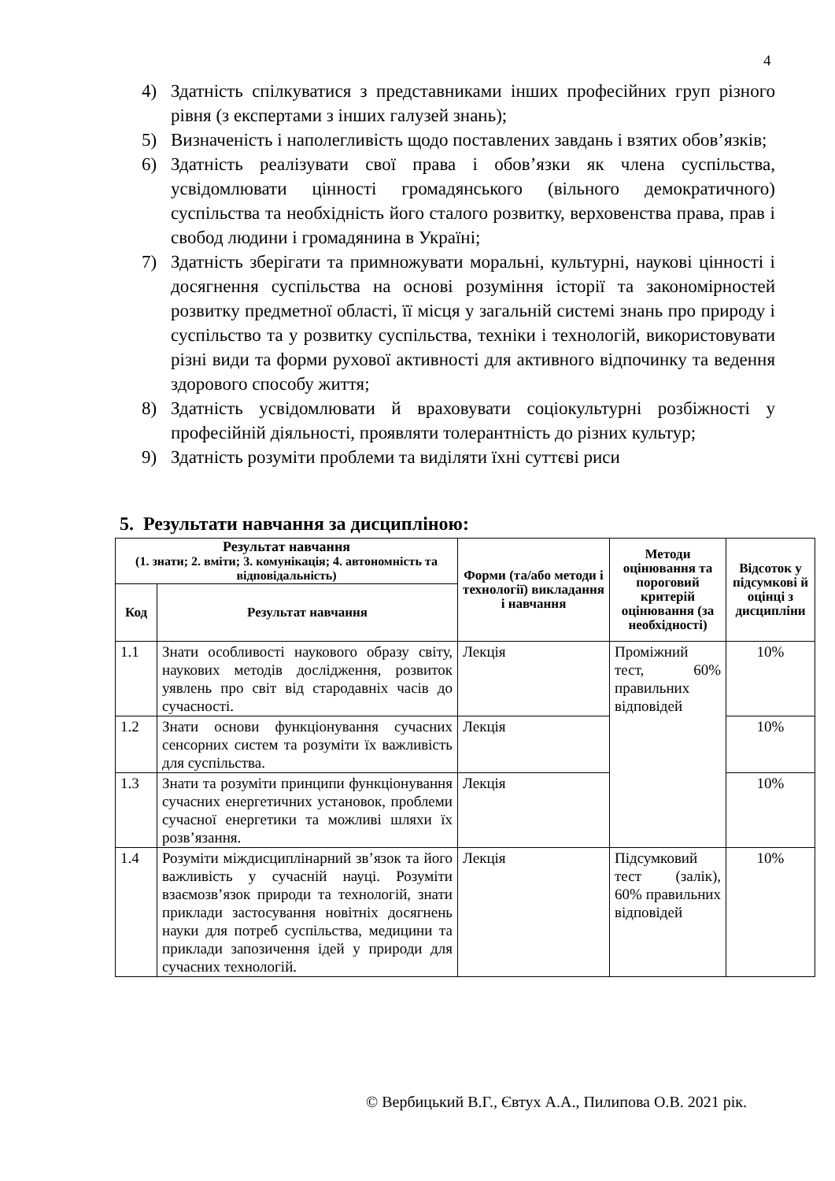4
4) Здатність спілкуватися з представниками інших професійних груп різного рівня (з експертами з інших галузей знань);
5) Визначеність і наполегливість щодо поставлених завдань і взятих обов’язків;
6) Здатність реалізувати свої права і обов’язки як члена суспільства, усвідомлювати цінності громадянського (вільного демократичного) суспільства та необхідність його сталого розвитку, верховенства права, прав і свобод людини і громадянина в Україні;
7) Здатність зберігати та примножувати моральні, культурні, наукові цінності і досягнення суспільства на основі розуміння історії та закономірностей розвитку предметної області, її місця у загальній системі знань про природу і суспільство та у розвитку суспільства, техніки і технологій, використовувати різні види та форми рухової активності для активного відпочинку та ведення здорового способу життя;
8) Здатність усвідомлювати й враховувати соціокультурні розбіжності у професійній діяльності, проявляти толерантність до різних культур;
9) Здатність розуміти проблеми та виділяти їхні суттєві риси
5. Результати навчання за дисципліною:
| Результат навчання (1. знати; 2. вміти; 3. комунікація; 4. автономність та відповідальність) | | Форми (та/або методи і технології) викладання і навчання | Методи оцінювання та пороговий критерій оцінювання (за необхідності) | Відсоток у підсумкові й оцінці з дисципліни |
| --- | --- | --- | --- | --- |
| Код | Результат навчання | | | |
| 1.1 | Знати особливості наукового образу світу, наукових методів дослідження, розвиток уявлень про світ від стародавніх часів до сучасності. | Лекція | Проміжний тест, 60% правильних відповідей | 10% |
| 1.2 | Знати основи функціонування сучасних сенсорних систем та розуміти їх важливість для суспільства. | Лекція | | 10% |
| 1.3 | Знати та розуміти принципи функціонування сучасних енергетичних установок, проблеми сучасної енергетики та можливі шляхи їх розв’язання. | Лекція | | 10% |
| 1.4 | Розуміти міждисциплінарний зв’язок та його важливість у сучасній науці. Розуміти взаємозв’язок природи та технологій, знати приклади застосування новітніх досягнень науки для потреб суспільства, медицини та приклади запозичення ідей у природи для сучасних технологій. | Лекція | Підсумковий тест (залік), 60% правильних відповідей | 10% |
© Вербицький В.Г., Євтух А.А., Пилипова О.В. 2021 рік.